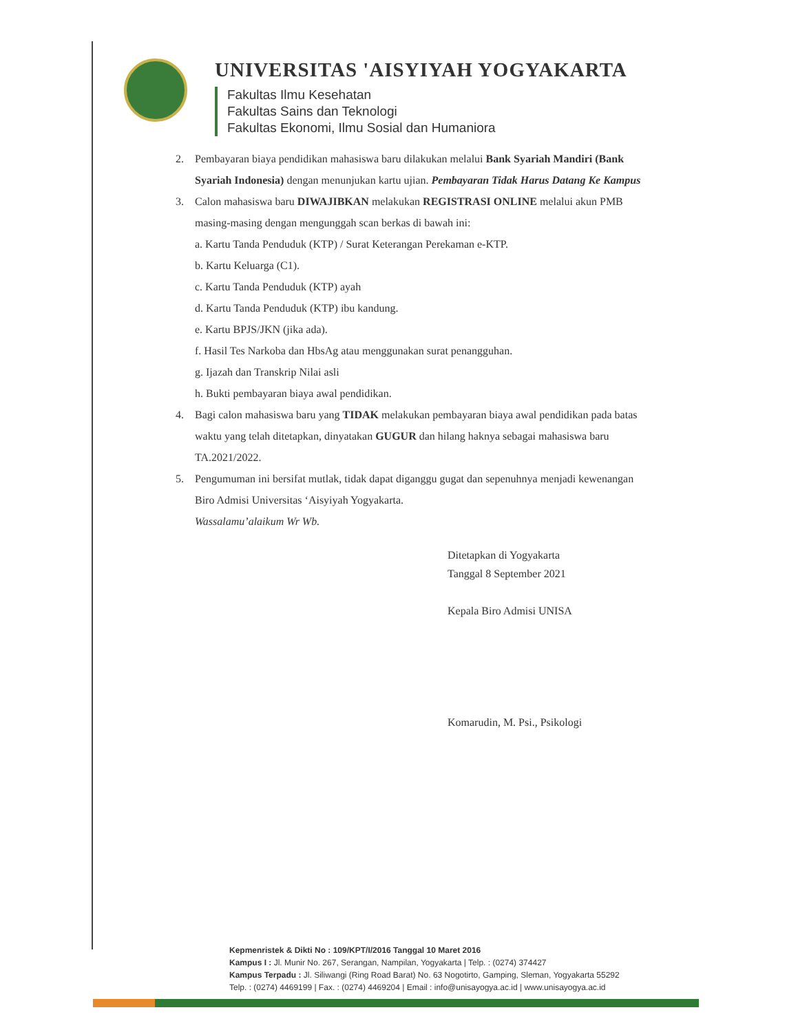UNIVERSITAS 'AISYIYAH YOGYAKARTA
Fakultas Ilmu Kesehatan
Fakultas Sains dan Teknologi
Fakultas Ekonomi, Ilmu Sosial dan Humaniora
2. Pembayaran biaya pendidikan mahasiswa baru dilakukan melalui Bank Syariah Mandiri (Bank Syariah Indonesia) dengan menunjukan kartu ujian. Pembayaran Tidak Harus Datang Ke Kampus
3. Calon mahasiswa baru DIWAJIBKAN melakukan REGISTRASI ONLINE melalui akun PMB masing-masing dengan mengunggah scan berkas di bawah ini:
a. Kartu Tanda Penduduk (KTP) / Surat Keterangan Perekaman e-KTP.
b. Kartu Keluarga (C1).
c. Kartu Tanda Penduduk (KTP) ayah
d. Kartu Tanda Penduduk (KTP) ibu kandung.
e. Kartu BPJS/JKN (jika ada).
f. Hasil Tes Narkoba dan HbsAg atau menggunakan surat penangguhan.
g. Ijazah dan Transkrip Nilai asli
h. Bukti pembayaran biaya awal pendidikan.
4. Bagi calon mahasiswa baru yang TIDAK melakukan pembayaran biaya awal pendidikan pada batas waktu yang telah ditetapkan, dinyatakan GUGUR dan hilang haknya sebagai mahasiswa baru TA.2021/2022.
5. Pengumuman ini bersifat mutlak, tidak dapat diganggu gugat dan sepenuhnya menjadi kewenangan Biro Admisi Universitas ‘Aisyiyah Yogyakarta.
Wassalamu’alaikum Wr Wb.
Ditetapkan di Yogyakarta
Tanggal 8 September 2021
Kepala Biro Admisi UNISA
Komarudin, M. Psi., Psikologi
Kepmenristek & Dikti No : 109/KPT/I/2016 Tanggal 10 Maret 2016
Kampus I : Jl. Munir No. 267, Serangan, Nampilan, Yogyakarta | Telp. : (0274) 374427
Kampus Terpadu : Jl. Siliwangi (Ring Road Barat) No. 63 Nogotirto, Gamping, Sleman, Yogyakarta 55292
Telp. : (0274) 4469199 | Fax. : (0274) 4469204 | Email : info@unisayogya.ac.id | www.unisayogya.ac.id